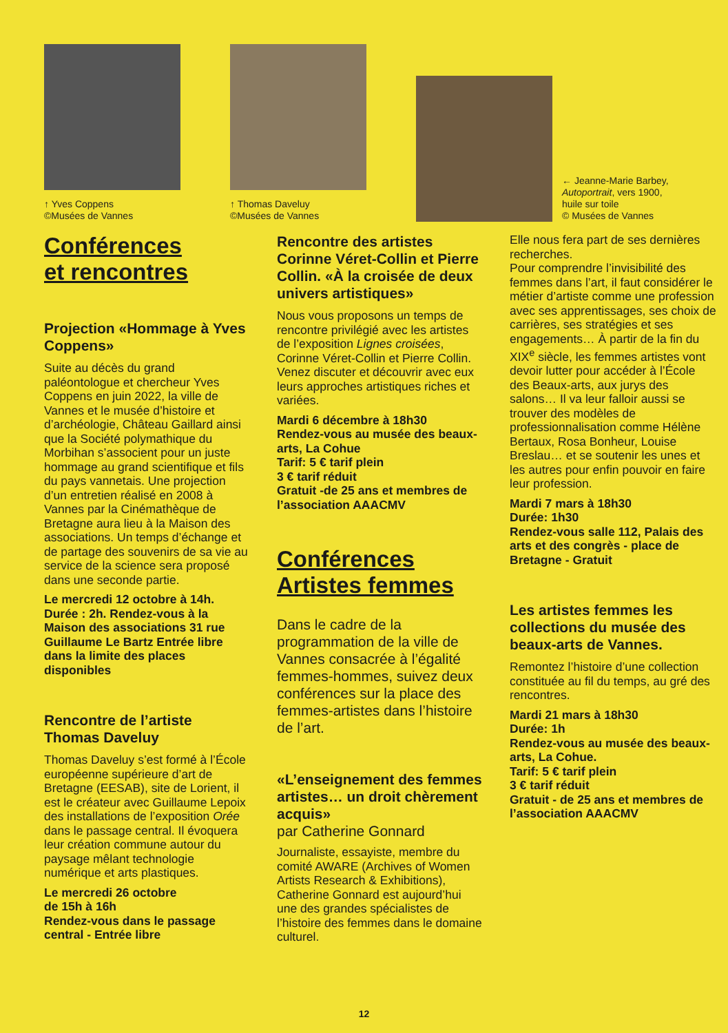↑ Yves Coppens
©Musées de Vannes
↑ Thomas Daveluy
©Musées de Vannes
← Jeanne-Marie Barbey,
Autoportrait, vers 1900,
huile sur toile
© Musées de Vannes
Conférences
et rencontres
Projection «Hommage à Yves Coppens»
Suite au décès du grand paléontologue et chercheur Yves Coppens en juin 2022, la ville de Vannes et le musée d’histoire et d’archéologie, Château Gaillard ainsi que la Société polymathique du Morbihan s’associent pour un juste hommage au grand scientifique et fils du pays vannetais. Une projection d’un entretien réalisé en 2008 à Vannes par la Cinémathèque de Bretagne aura lieu à la Maison des associations. Un temps d’échange et de partage des souvenirs de sa vie au service de la science sera proposé dans une seconde partie.
Le mercredi 12 octobre à 14h.
Durée : 2h. Rendez-vous à la Maison des associations 31 rue Guillaume Le Bartz Entrée libre dans la limite des places disponibles
Rencontre de l’artiste Thomas Daveluy
Thomas Daveluy s’est formé à l’École européenne supérieure d’art de Bretagne (EESAB), site de Lorient, il est le créateur avec Guillaume Lepoix des installations de l’exposition Orée dans le passage central. Il évoquera leur création commune autour du paysage mêlant technologie numérique et arts plastiques.
Le mercredi 26 octobre
de 15h à 16h
Rendez-vous dans le passage central - Entrée libre
Rencontre des artistes Corinne Véret-Collin et Pierre Collin. «À la croisée de deux univers artistiques»
Nous vous proposons un temps de rencontre privilégié avec les artistes de l’exposition Lignes croisées, Corinne Véret-Collin et Pierre Collin. Venez discuter et découvrir avec eux leurs approches artistiques riches et variées.
Mardi 6 décembre à 18h30
Rendez-vous au musée des beaux-arts, La Cohue
Tarif: 5 € tarif plein
3 € tarif réduit
Gratuit -de 25 ans et membres de l’association AAACMV
Conférences
Artistes femmes
Dans le cadre de la programmation de la ville de Vannes consacrée à l’égalité femmes-hommes, suivez deux conférences sur la place des femmes-artistes dans l’histoire de l’art.
«L’enseignement des femmes artistes… un droit chèrement acquis»
par Catherine Gonnard
Journaliste, essayiste, membre du comité AWARE (Archives of Women Artists Research & Exhibitions), Catherine Gonnard est aujourd’hui une des grandes spécialistes de l’histoire des femmes dans le domaine culturel.
Elle nous fera part de ses dernières recherches.
Pour comprendre l’invisibilité des femmes dans l’art, il faut considérer le métier d’artiste comme une profession avec ses apprentissages, ses choix de carrières, ses stratégies et ses engagements… À partir de la fin du XIX<sup>e</sup> siècle, les femmes artistes vont devoir lutter pour accéder à l’École des Beaux-arts, aux jurys des salons… Il va leur falloir aussi se trouver des modèles de professionnalisation comme Hélène Bertaux, Rosa Bonheur, Louise Breslau… et se soutenir les unes et les autres pour enfin pouvoir en faire leur profession.
Mardi 7 mars à 18h30
Durée: 1h30
Rendez-vous salle 112, Palais des arts et des congrès - place de Bretagne - Gratuit
Les artistes femmes les collections du musée des beaux-arts de Vannes.
Remontez l’histoire d’une collection constituée au fil du temps, au gré des rencontres.
Mardi 21 mars à 18h30
Durée: 1h
Rendez-vous au musée des beaux-arts, La Cohue.
Tarif: 5 € tarif plein
3 € tarif réduit
Gratuit - de 25 ans et membres de l’association AAACMV
12